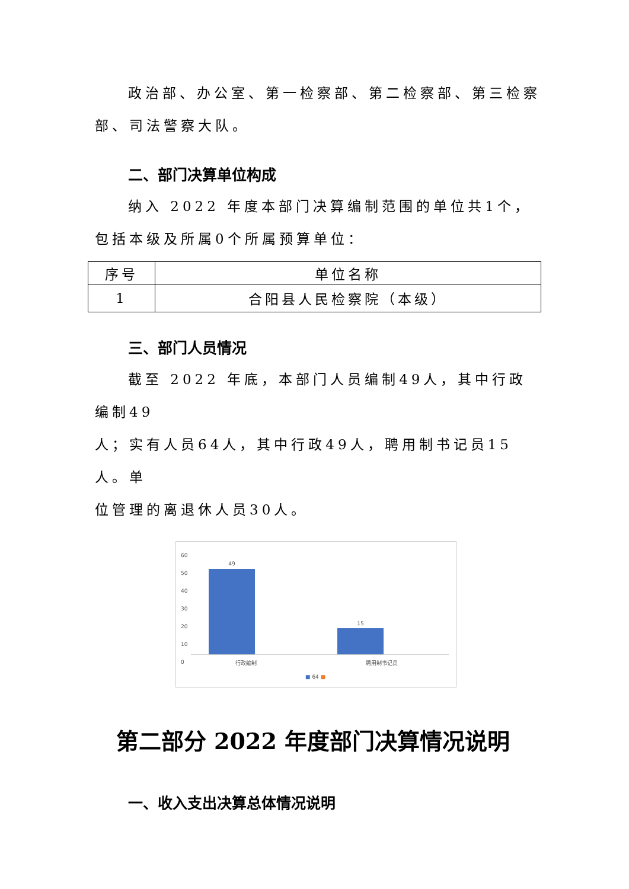政治部、办公室、第一检察部、第二检察部、第三检察
部、司法警察大队。
二、部门决算单位构成
纳入 2022 年度本部门决算编制范围的单位共1个，
包括本级及所属0个所属预算单位：
| 序号 | 单位名称 |
| --- | --- |
| 1 | 合阳县人民检察院（本级） |
三、部门人员情况
截至 2022 年底，本部门人员编制49人，其中行政编制49
人；实有人员64人，其中行政49人，聘用制书记员15人。单
位管理的离退休人员30人。
60
50
40
30
20
10
0
49
15
行政编制 聘用制书记员
■ 64 ■
第二部分 2022 年度部门决算情况说明
一、收入支出决算总体情况说明